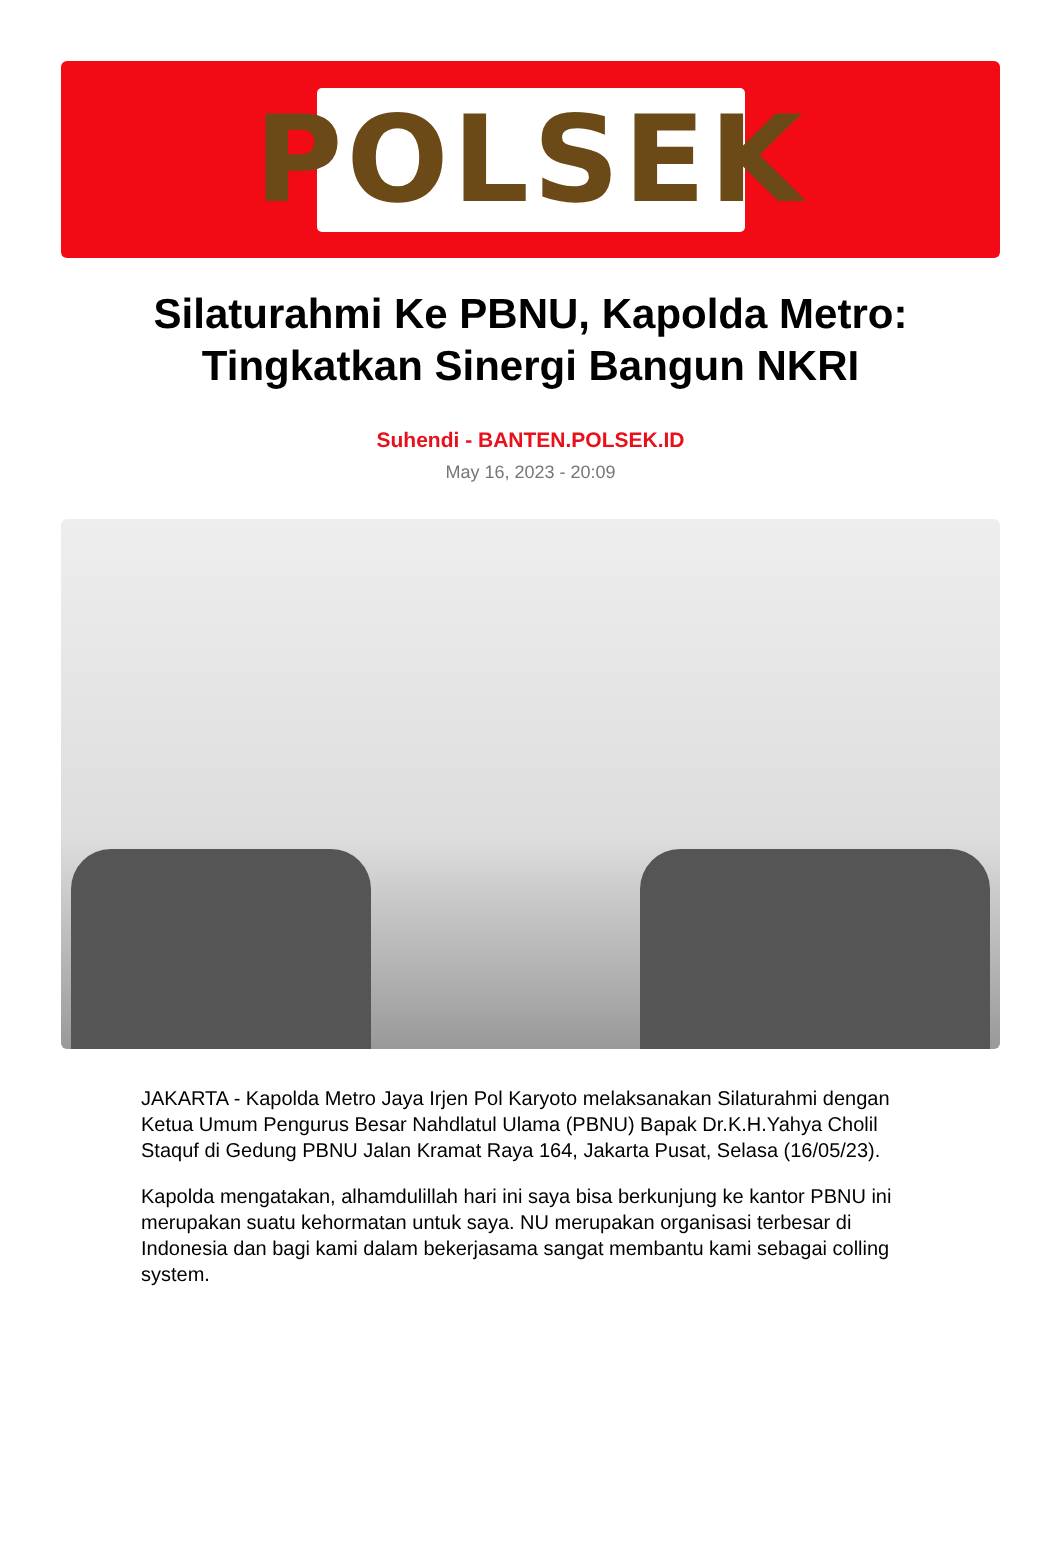POLSEK
Silaturahmi Ke PBNU, Kapolda Metro: Tingkatkan Sinergi Bangun NKRI
Suhendi - BANTEN.POLSEK.ID
May 16, 2023 - 20:09
JAKARTA - Kapolda Metro Jaya Irjen Pol Karyoto melaksanakan Silaturahmi dengan Ketua Umum Pengurus Besar Nahdlatul Ulama (PBNU) Bapak Dr.K.H.Yahya Cholil Staquf di Gedung PBNU Jalan Kramat Raya 164, Jakarta Pusat, Selasa (16/05/23).
Kapolda mengatakan, alhamdulillah hari ini saya bisa berkunjung ke kantor PBNU ini merupakan suatu kehormatan untuk saya. NU merupakan organisasi terbesar di Indonesia dan bagi kami dalam bekerjasama sangat membantu kami sebagai colling system.